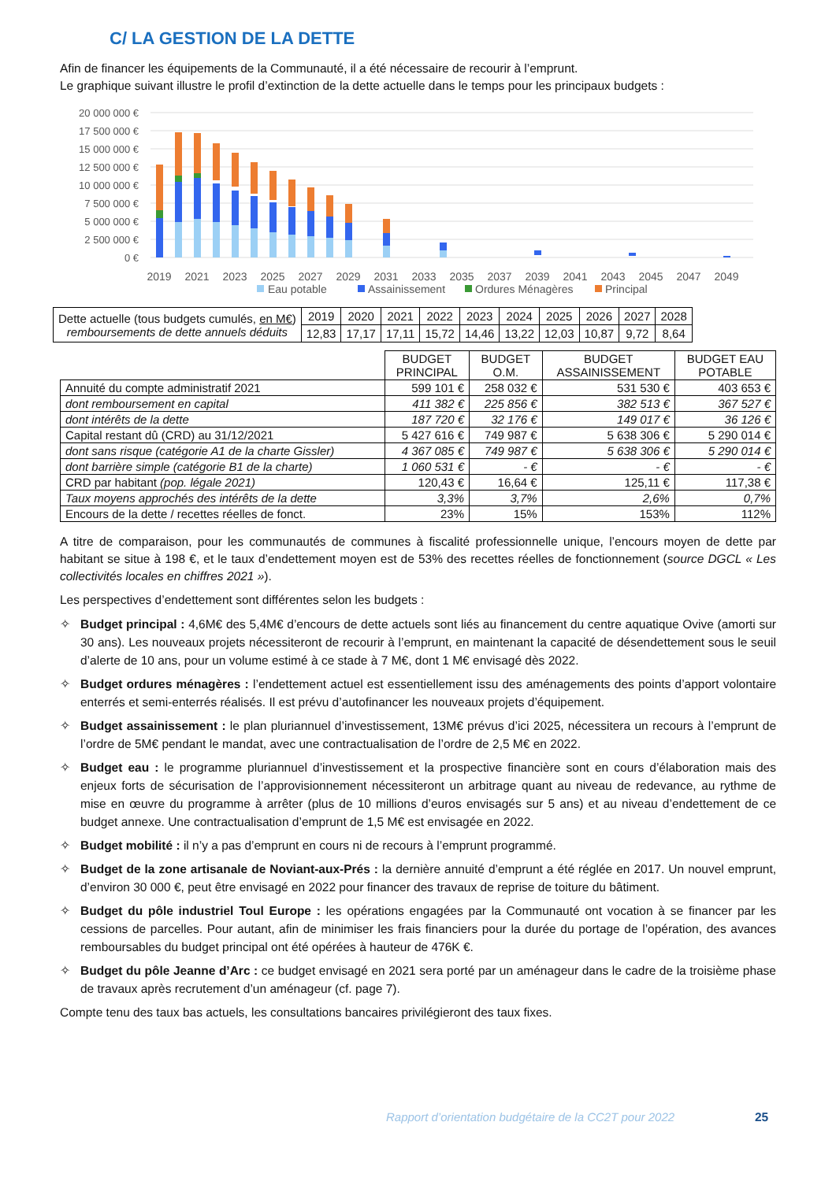C/ LA GESTION DE LA DETTE
Afin de financer les équipements de la Communauté, il a été nécessaire de recourir à l’emprunt.
Le graphique suivant illustre le profil d’extinction de la dette actuelle dans le temps pour les principaux budgets :
20 000 000 €
17 500 000 €
15 000 000 €
12 500 000 €
10 000 000 €
7 500 000 €
5 000 000 €
2 500 000 €
0 €
2019
2021
2023
2025
2027
2029
2031
2033
2035
2037
2039
2041
2043
2045
2047
2049
Eau potable
Assainissement
Ordures Ménagères
Principal
| Dette actuelle (tous budgets cumulés, en M€ ) remboursements de dette annuels déduits | 2019 | 2020 | 2021 | 2022 | 2023 | 2024 | 2025 | 2026 | 2027 | 2028 |
| | 12,83 | 17,17 | 17,11 | 15,72 | 14,46 | 13,22 | 12,03 | 10,87 | 9,72 | 8,64 |
| | BUDGET PRINCIPAL | BUDGET O.M. | BUDGET ASSAINISSEMENT | BUDGET EAU POTABLE |
| --- | --- | --- | --- | --- |
| Annuité du compte administratif 2021 | 599 101 € | 258 032 € | 531 530 € | 403 653 € |
| dont remboursement en capital | 411 382 € | 225 856 € | 382 513 € | 367 527 € |
| dont intérêts de la dette | 187 720 € | 32 176 € | 149 017 € | 36 126 € |
| Capital restant dû (CRD) au 31/12/2021 | 5 427 616 € | 749 987 € | 5 638 306 € | 5 290 014 € |
| dont sans risque (catégorie A1 de la charte Gissler) | 4 367 085 € | 749 987 € | 5 638 306 € | 5 290 014 € |
| dont barrière simple (catégorie B1 de la charte) | 1 060 531 € | - € | - € | - € |
| CRD par habitant (pop. légale 2021) | 120,43 € | 16,64 € | 125,11 € | 117,38 € |
| Taux moyens approchés des intérêts de la dette | 3,3% | 3,7% | 2,6% | 0,7% |
| Encours de la dette / recettes réelles de fonct. | 23% | 15% | 153% | 112% |
A titre de comparaison, pour les communautés de communes à fiscalité professionnelle unique, l’encours moyen de dette par habitant se situe à 198 €, et le taux d’endettement moyen est de 53% des recettes réelles de fonctionnement (source DGCL « Les collectivités locales en chiffres 2021 »).
Les perspectives d’endettement sont différentes selon les budgets :
✧ Budget principal : 4,6M€ des 5,4M€ d’encours de dette actuels sont liés au financement du centre aquatique Ovive (amorti sur 30 ans). Les nouveaux projets nécessiteront de recourir à l’emprunt, en maintenant la capacité de désendettement sous le seuil d’alerte de 10 ans, pour un volume estimé à ce stade à 7 M€, dont 1 M€ envisagé dès 2022.
✧ Budget ordures ménagères : l’endettement actuel est essentiellement issu des aménagements des points d’apport volontaire enterrés et semi-enterrés réalisés. Il est prévu d’autofinancer les nouveaux projets d’équipement.
✧ Budget assainissement : le plan pluriannuel d’investissement, 13M€ prévus d’ici 2025, nécessitera un recours à l’emprunt de l’ordre de 5M€ pendant le mandat, avec une contractualisation de l’ordre de 2,5 M€ en 2022.
✧ Budget eau : le programme pluriannuel d’investissement et la prospective financière sont en cours d’élaboration mais des enjeux forts de sécurisation de l’approvisionnement nécessiteront un arbitrage quant au niveau de redevance, au rythme de mise en œuvre du programme à arrêter (plus de 10 millions d’euros envisagés sur 5 ans) et au niveau d’endettement de ce budget annexe. Une contractualisation d’emprunt de 1,5 M€ est envisagée en 2022.
✧ Budget mobilité : il n’y a pas d’emprunt en cours ni de recours à l’emprunt programmé.
✧ Budget de la zone artisanale de Noviant-aux-Prés : la dernière annuité d’emprunt a été réglée en 2017. Un nouvel emprunt, d’environ 30 000 €, peut être envisagé en 2022 pour financer des travaux de reprise de toiture du bâtiment.
✧ Budget du pôle industriel Toul Europe : les opérations engagées par la Communauté ont vocation à se financer par les cessions de parcelles. Pour autant, afin de minimiser les frais financiers pour la durée du portage de l’opération, des avances remboursables du budget principal ont été opérées à hauteur de 476K €.
✧ Budget du pôle Jeanne d’Arc : ce budget envisagé en 2021 sera porté par un aménageur dans le cadre de la troisième phase de travaux après recrutement d’un aménageur (cf. page 7).
Compte tenu des taux bas actuels, les consultations bancaires privilégieront des taux fixes.
Rapport d’orientation budgétaire de la CC2T pour 2022
25